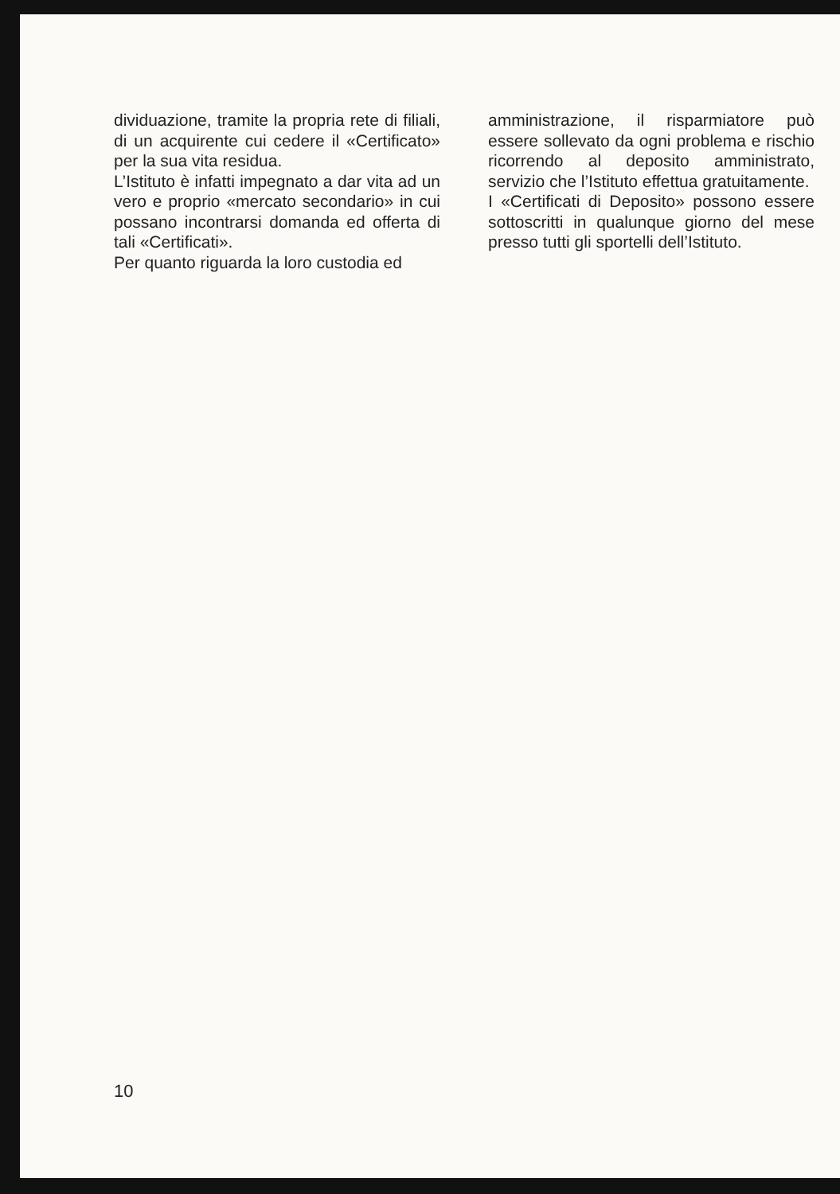dividuazione, tramite la propria rete di filiali, di un acquirente cui cedere il «Certificato» per la sua vita residua.
L’Istituto è infatti impegnato a dar vita ad un vero e proprio «mercato secondario» in cui possano incontrarsi domanda ed offerta di tali «Certificati».
Per quanto riguarda la loro custodia ed
amministrazione, il risparmiatore può essere sollevato da ogni problema e rischio ricorrendo al deposito amministrato, servizio che l’Istituto effettua gratuitamente.
I «Certificati di Deposito» possono essere sottoscritti in qualunque giorno del mese presso tutti gli sportelli dell’Istituto.
10